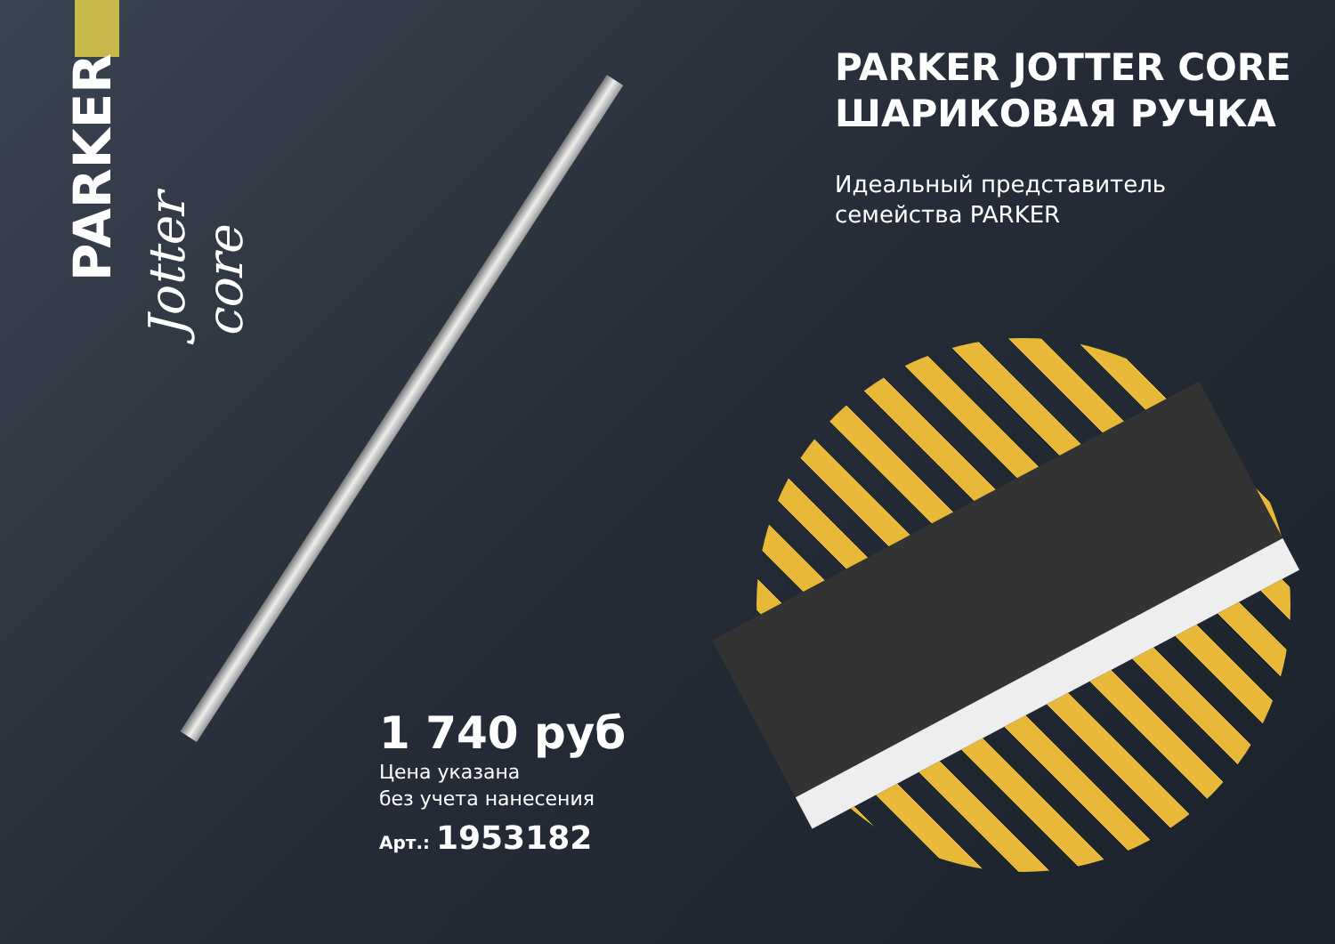PARKER
Jotter core
PARKER JOTTER CORE
ШАРИКОВАЯ РУЧКА
Идеальный представитель
семейства PARKER
1 740 руб
Цена указана
без учета нанесения
Арт.: 1953182